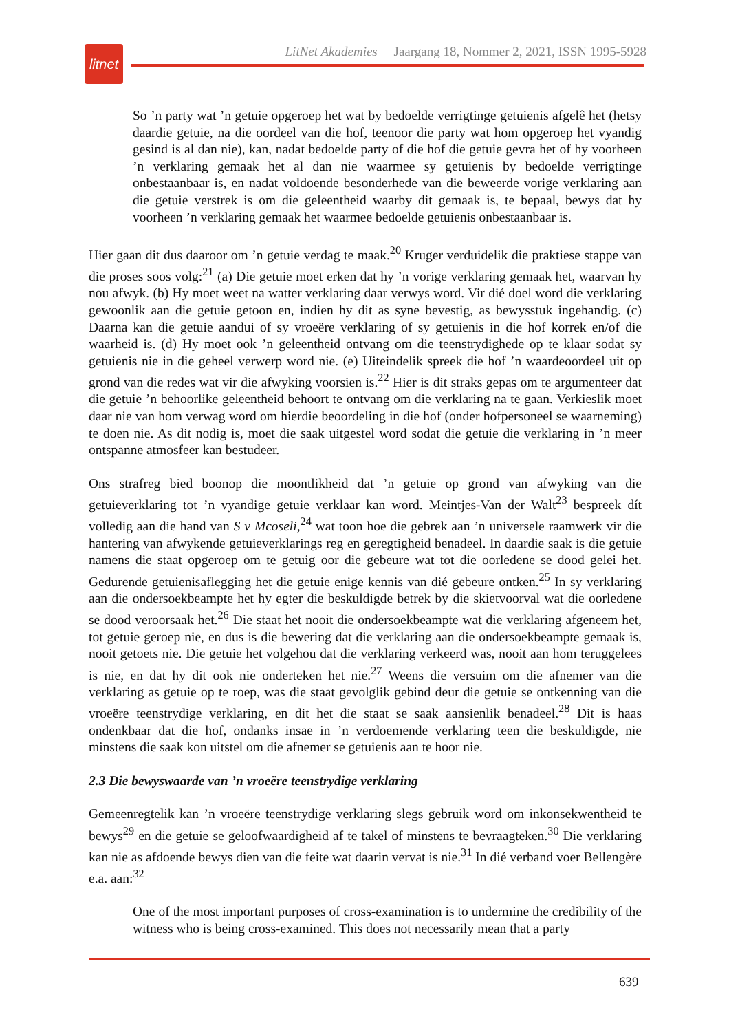litnet
LitNet Akademies Jaargang 18, Nommer 2, 2021, ISSN 1995-5928
So ’n party wat ’n getuie opgeroep het wat by bedoelde verrigtinge getuienis afgelê het (hetsy daardie getuie, na die oordeel van die hof, teenoor die party wat hom opgeroep het vyandig gesind is al dan nie), kan, nadat bedoelde party of die hof die getuie gevra het of hy voorheen ’n verklaring gemaak het al dan nie waarmee sy getuienis by bedoelde verrigtinge onbestaanbaar is, en nadat voldoende besonderhede van die beweerde vorige verklaring aan die getuie verstrek is om die geleentheid waarby dit gemaak is, te bepaal, bewys dat hy voorheen ’n verklaring gemaak het waarmee bedoelde getuienis onbestaanbaar is.
Hier gaan dit dus daaroor om ’n getuie verdag te maak.<sup>20</sup> Kruger verduidelik die praktiese stappe van die proses soos volg:<sup>21</sup> (a) Die getuie moet erken dat hy ’n vorige verklaring gemaak het, waarvan hy nou afwyk. (b) Hy moet weet na watter verklaring daar verwys word. Vir dié doel word die verklaring gewoonlik aan die getuie getoon en, indien hy dit as syne bevestig, as bewysstuk ingehandig. (c) Daarna kan die getuie aandui of sy vroeëre verklaring of sy getuienis in die hof korrek en/of die waarheid is. (d) Hy moet ook ’n geleentheid ontvang om die teenstrydighede op te klaar sodat sy getuienis nie in die geheel verwerp word nie. (e) Uiteindelik spreek die hof ’n waardeoordeel uit op grond van die redes wat vir die afwyking voorsien is.<sup>22</sup> Hier is dit straks gepas om te argumenteer dat die getuie ’n behoorlike geleentheid behoort te ontvang om die verklaring na te gaan. Verkieslik moet daar nie van hom verwag word om hierdie beoordeling in die hof (onder hofpersoneel se waarneming) te doen nie. As dit nodig is, moet die saak uitgestel word sodat die getuie die verklaring in ’n meer ontspanne atmosfeer kan bestudeer.
Ons strafreg bied boonop die moontlikheid dat ’n getuie op grond van afwyking van die getuieverklaring tot ’n vyandige getuie verklaar kan word. Meintjes-Van der Walt<sup>23</sup> bespreek dít volledig aan die hand van S v Mcoseli,<sup>24</sup> wat toon hoe die gebrek aan ’n universele raamwerk vir die hantering van afwykende getuieverklarings reg en geregtigheid benadeel. In daardie saak is die getuie namens die staat opgeroep om te getuig oor die gebeure wat tot die oorledene se dood gelei het. Gedurende getuienisaflegging het die getuie enige kennis van dié gebeure ontken.<sup>25</sup> In sy verklaring aan die ondersoekbeampte het hy egter die beskuldigde betrek by die skietvoorval wat die oorledene se dood veroorsaak het.<sup>26</sup> Die staat het nooit die ondersoekbeampte wat die verklaring afgeneem het, tot getuie geroep nie, en dus is die bewering dat die verklaring aan die ondersoekbeampte gemaak is, nooit getoets nie. Die getuie het volgehou dat die verklaring verkeerd was, nooit aan hom teruggelees is nie, en dat hy dit ook nie onderteken het nie.<sup>27</sup> Weens die versuim om die afnemer van die verklaring as getuie op te roep, was die staat gevolglik gebind deur die getuie se ontkenning van die vroeëre teenstrydige verklaring, en dit het die staat se saak aansienlik benadeel.<sup>28</sup> Dit is haas ondenkbaar dat die hof, ondanks insae in ’n verdoemende verklaring teen die beskuldigde, nie minstens die saak kon uitstel om die afnemer se getuienis aan te hoor nie.
2.3 Die bewyswaarde van ’n vroeëre teenstrydige verklaring
Gemeenregtelik kan ’n vroeëre teenstrydige verklaring slegs gebruik word om inkonsekwentheid te bewys<sup>29</sup> en die getuie se geloofwaardigheid af te takel of minstens te bevraagteken.<sup>30</sup> Die verklaring kan nie as afdoende bewys dien van die feite wat daarin vervat is nie.<sup>31</sup> In dié verband voer Bellengère e.a. aan:<sup>32</sup>
One of the most important purposes of cross-examination is to undermine the credibility of the witness who is being cross-examined. This does not necessarily mean that a party
639